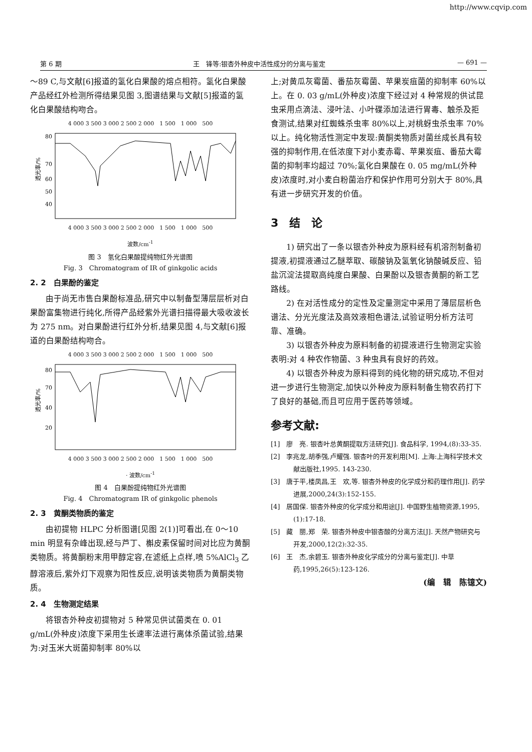http://www.cqvip.com
第 6 期 王　锋等:银杏外种皮中活性成分的分离与鉴定 — 691 —
～89 C,与文献[6]报道的氢化白果酸的熔点相符。氢化白果酸产品经红外检测所得结果见图 3,图谱结果与文献[5]报道的氢化白果酸结构吻合。
4 000 3 500 3 000 2 500 2 000　1 500　1 000　500
透光率/%
80
70
60
50
40
4 000 3 500 3 000 2 500 2 000　1 500　1 000　500
波数/cm<sup>-1</sup>
图 3　氢化白果酸提纯物红外光谱图
Fig. 3　Chromatogram of IR of ginkgolic acids
2. 2　白果酚的鉴定
由于尚无市售白果酚标准品,研究中以制备型薄层层析对白果酚富集物进行纯化,所得产品经紫外光谱扫描得最大吸收波长为 275 nm。对白果酚进行红外分析,结果见图 4,与文献[6]报道的白果酚结构吻合。
4 000 3 500 3 000 2 500 2 000　1 500　1 000　500
透光率/%
80
70
40
20
4 000 3 500 3 000 2 500 2 000　1 500　1 000　500
· 波数/cm<sup>-1</sup>
图 4　白果酚提纯物红外光谱图
Fig. 4　Chromatogram IR of ginkgolic phenols
2. 3　黄酮类物质的鉴定
由初提物 HLPC 分析图谱[见图 2(1)]可看出,在 0～10 min 明显有杂峰出现,经与芦丁、槲皮素保留时间对比应为黄酮类物质。将黄酮粉末用甲醇定容,在滤纸上点样,喷 5%AlCl<sub>3</sub> 乙醇溶液后,紫外灯下观察为阳性反应,说明该类物质为黄酮类物质。
2. 4　生物测定结果
将银杏外种皮初提物对 5 种常见供试菌类在 0. 01 g/mL(外种皮)浓度下采用生长速率法进行离体杀菌试验,结果为:对玉米大斑菌抑制率 80%以
上;对黄瓜灰霉菌、番茄灰霉菌、苹果炭疽菌的抑制率 60%以上。在 0. 03 g/mL(外种皮)浓度下经过对 4 种常规的供试昆虫采用点滴法、浸叶法、小叶碟添加法进行胃毒、触杀及拒食测试,结果对红蜘蛛杀虫率 80%以上,对桃蚜虫杀虫率 70%以上。纯化物活性测定中发现:黄酮类物质对菌丝成长具有较强的抑制作用,在低浓度下对小麦赤霉、苹果炭疽、番茄大霉菌的抑制率均超过 70%;氢化白果酸在 0. 05 mg/mL(外种皮)浓度时,对小麦白粉菌治疗和保护作用可分别大于 80%,具有进一步研究开发的价值。
3　结　论
1) 研究出了一条以银杏外种皮为原料经有机溶剂制备初提液,初提液通过乙醚萃取、碳酸钠及氢氧化钠酸碱反应、铅盐沉淀法提取高纯度白果酸、白果酚以及银杏黄酮的新工艺路线。
2) 在对活性成分的定性及定量测定中采用了薄层层析色谱法、分光光度法及高效液相色谱法,试验证明分析方法可靠、准确。
3) 以银杏外种皮为原料制备的初提液进行生物测定实验表明:对 4 种农作物菌、3 种虫具有良好的药效。
4) 以银杏外种皮为原料得到的纯化物的研究成功,不但对进一步进行生物测定,加快以外种皮为原料制备生物农药打下了良好的基础,而且可应用于医药等领域。
参考文献:
[1]　廖　亮. 银杏叶总黄酮提取方法研究[J]. 食品科学, 1994,(8):33-35.
[2]　李兆龙,胡季强,卢耀强. 银杏叶的开发利用[M]. 上海:上海科学技术文献出版社,1995. 143-230.
[3]　唐于平,楼凤昌,王　欢,等. 银杏外种皮的化学成分和药理作用[J]. 药学进展,2000,24(3):152-155.
[4]　居国保. 银杏外种皮的化学成分和用途[J]. 中国野生植物资源,1995,(1):17-18.
[5]　藏　丽,郑　荣. 银杏外种皮中银杏酸的分离方法[J]. 天然产物研究与开发,2000,12(2):32-35.
[6]　王　杰,余碧玉. 银杏外种皮化学成分的分离与鉴定[J]. 中草药,1995,26(5):123-126.
(编　辑　陈镱文)